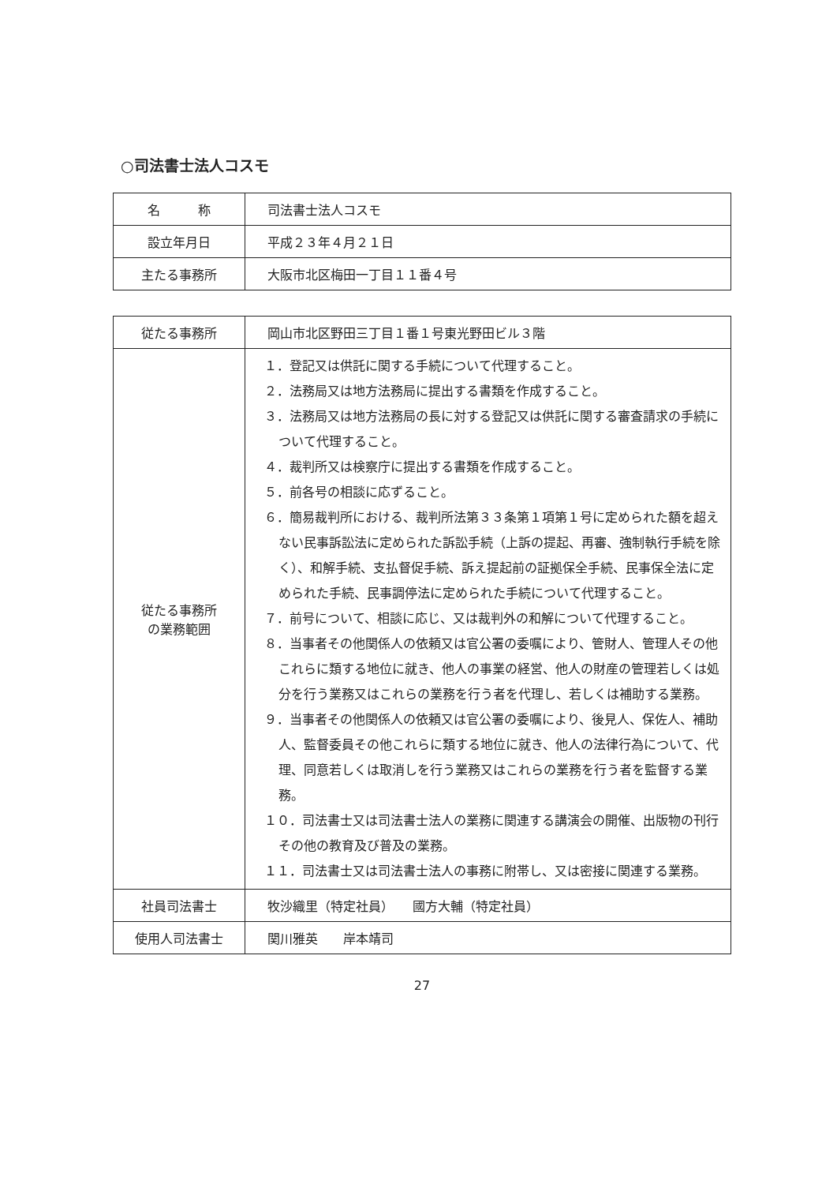○司法書士法人コスモ
| 名 称 | 司法書士法人コスモ |
| 設立年月日 | 平成２３年４月２１日 |
| 主たる事務所 | 大阪市北区梅田一丁目１１番４号 |
| 従たる事務所 | 岡山市北区野田三丁目１番１号東光野田ビル３階 |
| 従たる事務所 の業務範囲 | １．登記又は供託に関する手続について代理すること。 ２．法務局又は地方法務局に提出する書類を作成すること。 ３．法務局又は地方法務局の長に対する登記又は供託に関する審査請求の手続について代理すること。 ４．裁判所又は検察庁に提出する書類を作成すること。 ５．前各号の相談に応ずること。 ６．簡易裁判所における、裁判所法第３３条第１項第１号に定められた額を超えない民事訴訟法に定められた訴訟手続（上訴の提起、再審、強制執行手続を除く）、和解手続、支払督促手続、訴え提起前の証拠保全手続、民事保全法に定められた手続、民事調停法に定められた手続について代理すること。 ７．前号について、相談に応じ、又は裁判外の和解について代理すること。 ８．当事者その他関係人の依頼又は官公署の委嘱により、管財人、管理人その他これらに類する地位に就き、他人の事業の経営、他人の財産の管理若しくは処分を行う業務又はこれらの業務を行う者を代理し、若しくは補助する業務。 ９．当事者その他関係人の依頼又は官公署の委嘱により、後見人、保佐人、補助人、監督委員その他これらに類する地位に就き、他人の法律行為について、代理、同意若しくは取消しを行う業務又はこれらの業務を行う者を監督する業務。 １０．司法書士又は司法書士法人の業務に関連する講演会の開催、出版物の刊行その他の教育及び普及の業務。 １１．司法書士又は司法書士法人の事務に附帯し、又は密接に関連する業務。 |
| 社員司法書士 | 牧沙織里（特定社員） 國方大輔（特定社員） |
| 使用人司法書士 | 関川雅英 岸本靖司 |
27